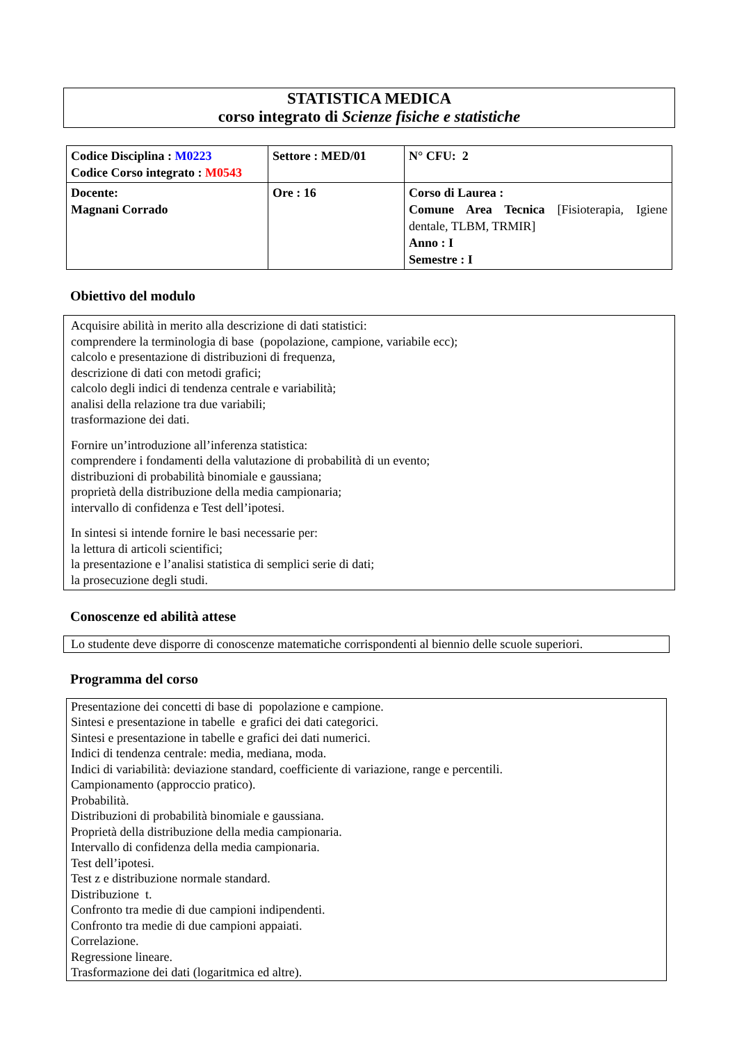STATISTICA MEDICA
corso integrato di Scienze fisiche e statistiche
| Codice Disciplina : M0223 Codice Corso integrato : M0543 | Settore : MED/01 | N° CFU: 2 |
| Docente: Magnani Corrado | Ore : 16 | Corso di Laurea : Comune Area Tecnica [Fisioterapia, Igiene dentale, TLBM, TRMIR] Anno : I Semestre : I |
Obiettivo del modulo
Acquisire abilità in merito alla descrizione di dati statistici:
comprendere la terminologia di base (popolazione, campione, variabile ecc);
calcolo e presentazione di distribuzioni di frequenza,
descrizione di dati con metodi grafici;
calcolo degli indici di tendenza centrale e variabilità;
analisi della relazione tra due variabili;
trasformazione dei dati.
Fornire un’introduzione all’inferenza statistica:
comprendere i fondamenti della valutazione di probabilità di un evento;
distribuzioni di probabilità binomiale e gaussiana;
proprietà della distribuzione della media campionaria;
intervallo di confidenza e Test dell’ipotesi.
In sintesi si intende fornire le basi necessarie per:
la lettura di articoli scientifici;
la presentazione e l’analisi statistica di semplici serie di dati;
la prosecuzione degli studi.
Conoscenze ed abilità attese
Lo studente deve disporre di conoscenze matematiche corrispondenti al biennio delle scuole superiori.
Programma del corso
Presentazione dei concetti di base di popolazione e campione.
Sintesi e presentazione in tabelle e grafici dei dati categorici.
Sintesi e presentazione in tabelle e grafici dei dati numerici.
Indici di tendenza centrale: media, mediana, moda.
Indici di variabilità: deviazione standard, coefficiente di variazione, range e percentili.
Campionamento (approccio pratico).
Probabilità.
Distribuzioni di probabilità binomiale e gaussiana.
Proprietà della distribuzione della media campionaria.
Intervallo di confidenza della media campionaria.
Test dell’ipotesi.
Test z e distribuzione normale standard.
Distribuzione t.
Confronto tra medie di due campioni indipendenti.
Confronto tra medie di due campioni appaiati.
Correlazione.
Regressione lineare.
Trasformazione dei dati (logaritmica ed altre).